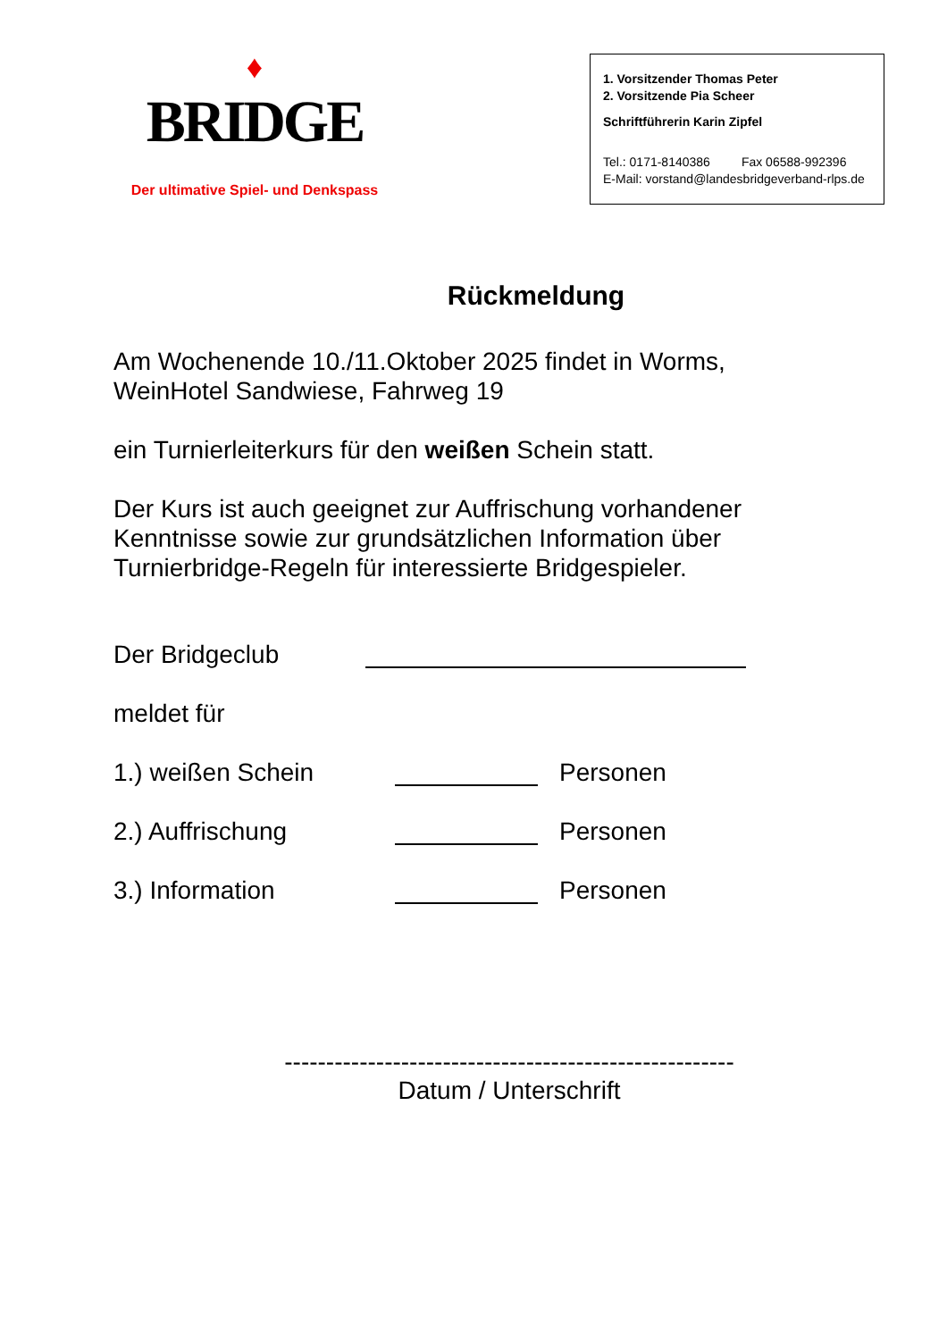♦
BRIDGE
Der ultimative Spiel- und Denkspass
1. Vorsitzender Thomas Peter
2. Vorsitzende Pia Scheer
Schriftführerin Karin Zipfel
Tel.: 0171-8140386 Fax 06588-992396
E-Mail: vorstand@landesbridgeverband-rlps.de
Rückmeldung
Am Wochenende 10./11.Oktober 2025 findet in Worms,
WeinHotel Sandwiese, Fahrweg 19
ein Turnierleiterkurs für den weißen Schein statt.
Der Kurs ist auch geeignet zur Auffrischung vorhandener
Kenntnisse sowie zur grundsätzlichen Information über
Turnierbridge-Regeln für interessierte Bridgespieler.
Der Bridgeclub
meldet für
1.) weißen Schein Personen
2.) Auffrischung Personen
3.) Information Personen
------------------------------------------------------
Datum / Unterschrift